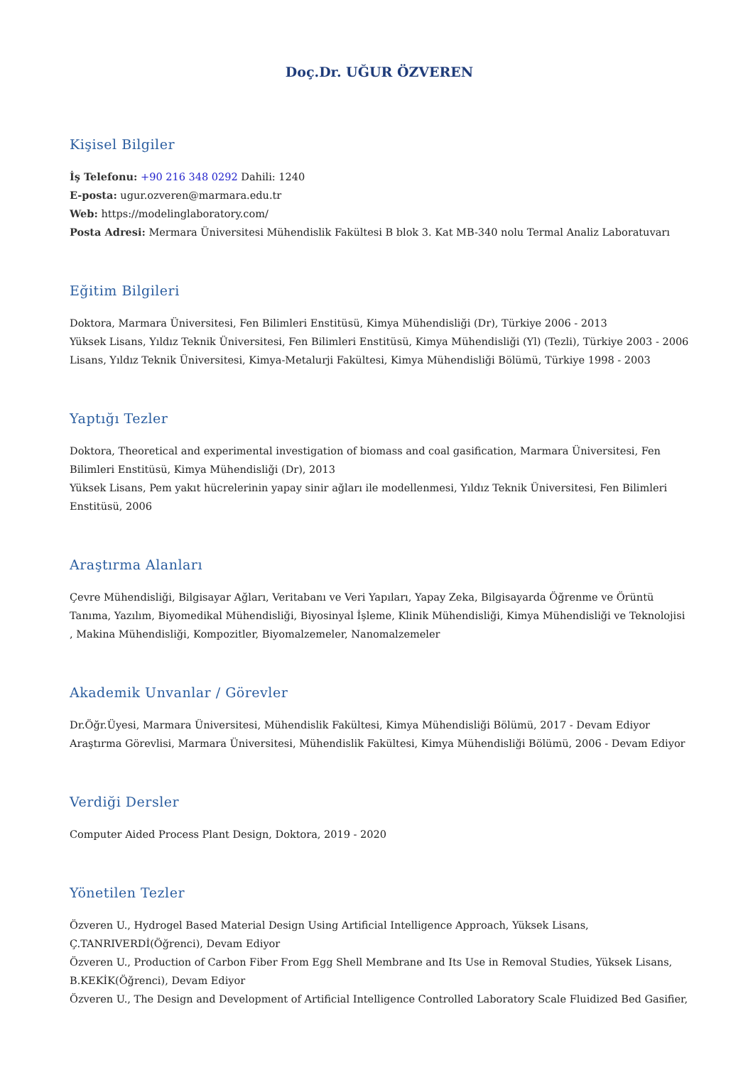Doç.Dr. UĞUR ÖZVEREN
Kişisel Bilgiler
İş Telefonu: +90 216 348 0292 Dahili: 1240
E-posta: ugur.ozveren@marmara.edu.tr
Web: https://modelinglaboratory.com/
Posta Adresi: Mermara Üniversitesi Mühendislik Fakültesi B blok 3. Kat MB-340 nolu Termal Analiz Laboratuvarı
Eğitim Bilgileri
Doktora, Marmara Üniversitesi, Fen Bilimleri Enstitüsü, Kimya Mühendisliği (Dr), Türkiye 2006 - 2013
Yüksek Lisans, Yıldız Teknik Üniversitesi, Fen Bilimleri Enstitüsü, Kimya Mühendisliği (Yl) (Tezli), Türkiye 2003 - 2006
Lisans, Yıldız Teknik Üniversitesi, Kimya-Metalurji Fakültesi, Kimya Mühendisliği Bölümü, Türkiye 1998 - 2003
Yaptığı Tezler
Doktora, Theoretical and experimental investigation of biomass and coal gasification, Marmara Üniversitesi, Fen Bilimleri Enstitüsü, Kimya Mühendisliği (Dr), 2013
Yüksek Lisans, Pem yakıt hücrelerinin yapay sinir ağları ile modellenmesi, Yıldız Teknik Üniversitesi, Fen Bilimleri Enstitüsü, 2006
Araştırma Alanları
Çevre Mühendisliği, Bilgisayar Ağları, Veritabanı ve Veri Yapıları, Yapay Zeka, Bilgisayarda Öğrenme ve Örüntü Tanıma, Yazılım, Biyomedikal Mühendisliği, Biyosinyal İşleme, Klinik Mühendisliği, Kimya Mühendisliği ve Teknolojisi , Makina Mühendisliği, Kompozitler, Biyomalzemeler, Nanomalzemeler
Akademik Unvanlar / Görevler
Dr.Öğr.Üyesi, Marmara Üniversitesi, Mühendislik Fakültesi, Kimya Mühendisliği Bölümü, 2017 - Devam Ediyor
Araştırma Görevlisi, Marmara Üniversitesi, Mühendislik Fakültesi, Kimya Mühendisliği Bölümü, 2006 - Devam Ediyor
Verdiği Dersler
Computer Aided Process Plant Design, Doktora, 2019 - 2020
Yönetilen Tezler
Özveren U., Hydrogel Based Material Design Using Artificial Intelligence Approach, Yüksek Lisans, Ç.TANRIVERDİ(Öğrenci), Devam Ediyor
Özveren U., Production of Carbon Fiber From Egg Shell Membrane and Its Use in Removal Studies, Yüksek Lisans, B.KEKİK(Öğrenci), Devam Ediyor
Özveren U., The Design and Development of Artificial Intelligence Controlled Laboratory Scale Fluidized Bed Gasifier,